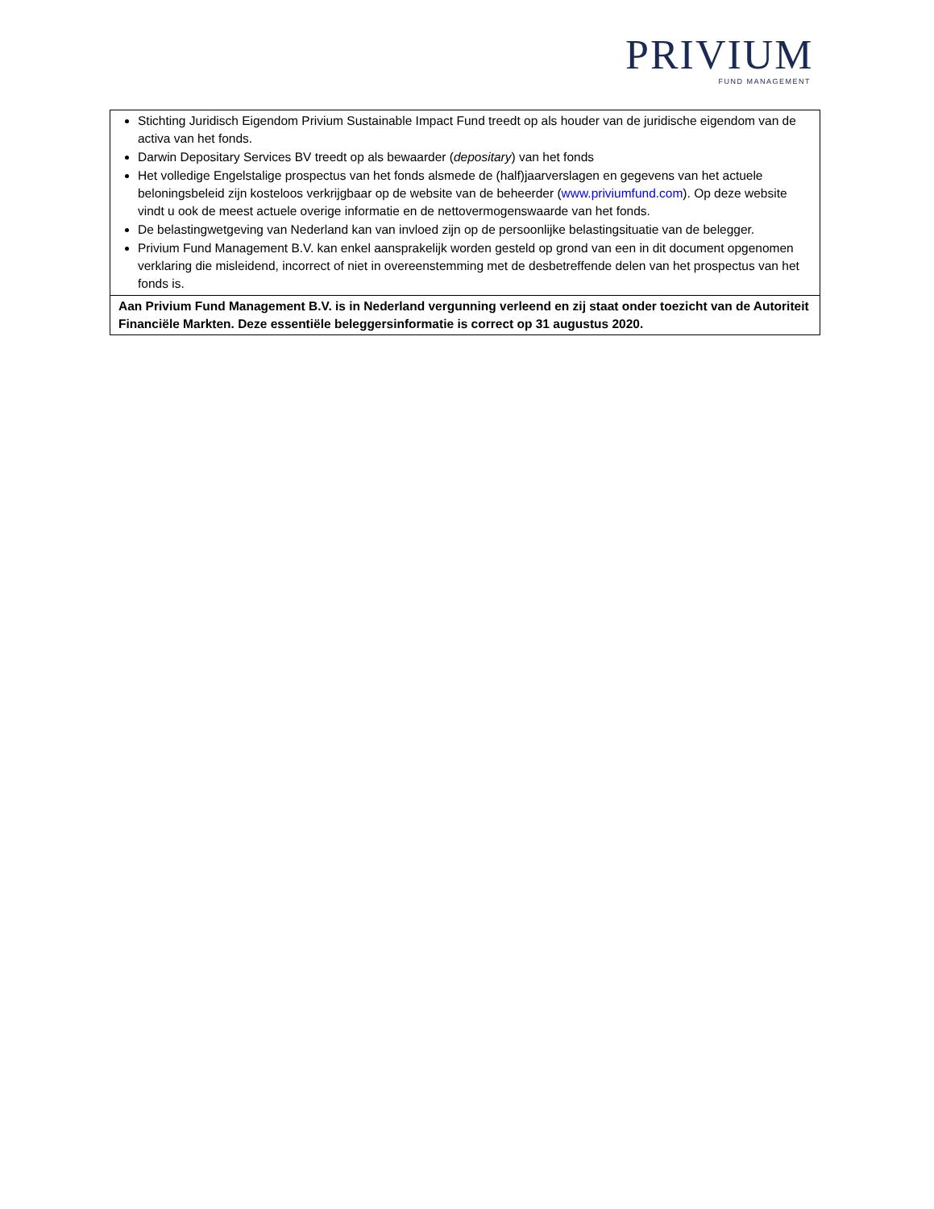PRIVIUM
FUND MANAGEMENT
| Stichting Juridisch Eigendom Privium Sustainable Impact Fund treedt op als houder van de juridische eigendom van de activa van het fonds. Darwin Depositary Services BV treedt op als bewaarder ( depositary ) van het fonds Het volledige Engelstalige prospectus van het fonds alsmede de (half)jaarverslagen en gegevens van het actuele beloningsbeleid zijn kosteloos verkrijgbaar op de website van de beheerder ( www.priviumfund.com ). Op deze website vindt u ook de meest actuele overige informatie en de nettovermogenswaarde van het fonds. De belastingwetgeving van Nederland kan van invloed zijn op de persoonlijke belastingsituatie van de belegger. Privium Fund Management B.V. kan enkel aansprakelijk worden gesteld op grond van een in dit document opgenomen verklaring die misleidend, incorrect of niet in overeenstemming met de desbetreffende delen van het prospectus van het fonds is. |
| Aan Privium Fund Management B.V. is in Nederland vergunning verleend en zij staat onder toezicht van de Autoriteit Financiële Markten. Deze essentiële beleggersinformatie is correct op 31 augustus 2020. |